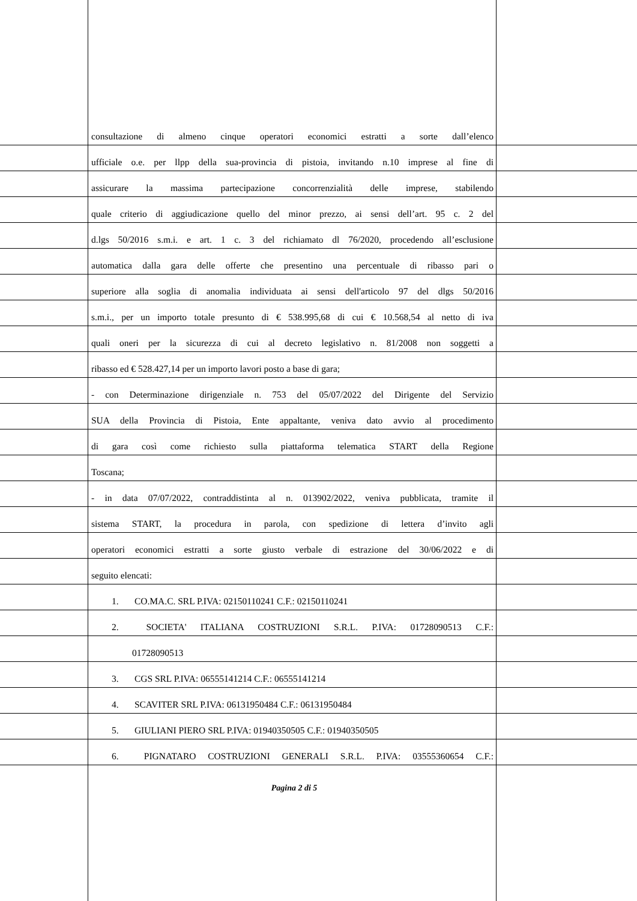consultazione di almeno cinque operatori economici estratti a sorte dall’elenco
ufficiale o.e. per llpp della sua-provincia di pistoia, invitando n.10 imprese al fine di
assicurare la massima partecipazione concorrenzialità delle imprese, stabilendo
quale criterio di aggiudicazione quello del minor prezzo, ai sensi dell’art. 95 c. 2 del
d.lgs 50/2016 s.m.i. e art. 1 c. 3 del richiamato dl 76/2020, procedendo all’esclusione
automatica dalla gara delle offerte che presentino una percentuale di ribasso pari o
superiore alla soglia di anomalia individuata ai sensi dell'articolo 97 del dlgs 50/2016
s.m.i., per un importo totale presunto di € 538.995,68 di cui € 10.568,54 al netto di iva
quali oneri per la sicurezza di cui al decreto legislativo n. 81/2008 non soggetti a
ribasso ed € 528.427,14 per un importo lavori posto a base di gara;
- con Determinazione dirigenziale n. 753 del 05/07/2022 del Dirigente del Servizio
SUA della Provincia di Pistoia, Ente appaltante, veniva dato avvio al procedimento
di gara così come richiesto sulla piattaforma telematica START della Regione
Toscana;
- in data 07/07/2022, contraddistinta al n. 013902/2022, veniva pubblicata, tramite il
sistema START, la procedura in parola, con spedizione di lettera d’invito agli
operatori economici estratti a sorte giusto verbale di estrazione del 30/06/2022 e di
seguito elencati:
1. CO.MA.C. SRL P.IVA: 02150110241 C.F.: 02150110241
2. SOCIETA' ITALIANA COSTRUZIONI S.R.L. P.IVA: 01728090513 C.F.:
01728090513
3. CGS SRL P.IVA: 06555141214 C.F.: 06555141214
4. SCAVITER SRL P.IVA: 06131950484 C.F.: 06131950484
5. GIULIANI PIERO SRL P.IVA: 01940350505 C.F.: 01940350505
6. PIGNATARO COSTRUZIONI GENERALI S.R.L. P.IVA: 03555360654 C.F.:
Pagina 2 di 5